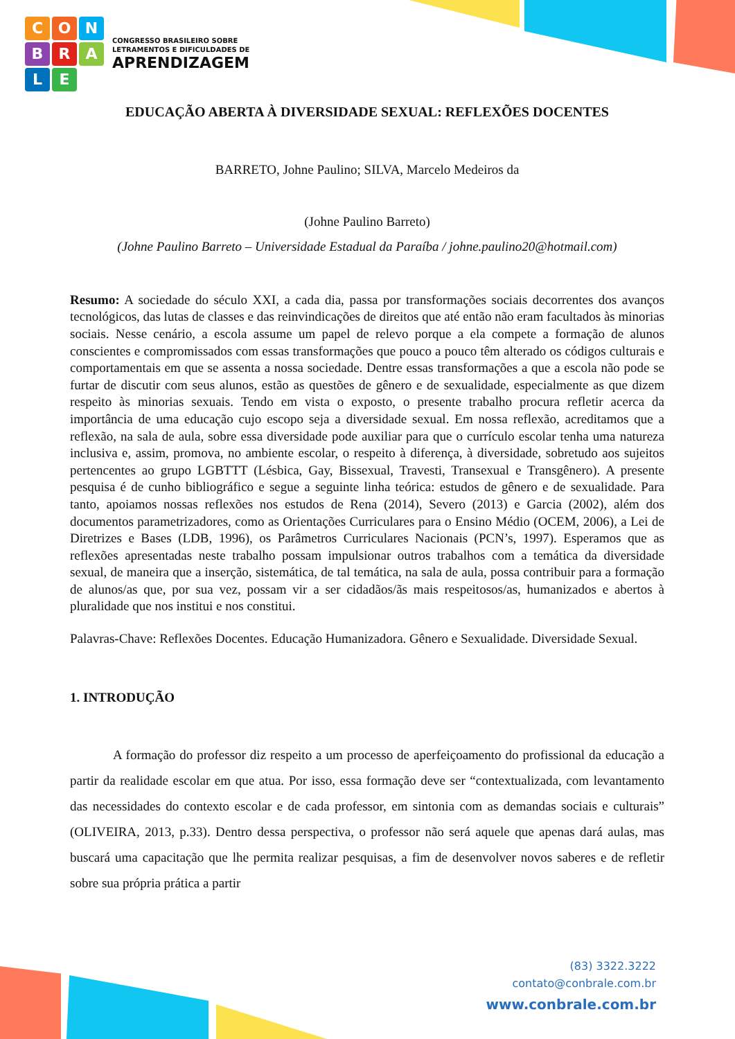C
O
N
B
R
A
L
E
CONGRESSO BRASILEIRO SOBRE
LETRAMENTOS E DIFICULDADES DE
APRENDIZAGEM
EDUCAÇÃO ABERTA À DIVERSIDADE SEXUAL: REFLEXÕES DOCENTES
BARRETO, Johne Paulino; SILVA, Marcelo Medeiros da
(Johne Paulino Barreto)
(Johne Paulino Barreto – Universidade Estadual da Paraíba / johne.paulino20@hotmail.com)
Resumo: A sociedade do século XXI, a cada dia, passa por transformações sociais decorrentes dos avanços tecnológicos, das lutas de classes e das reinvindicações de direitos que até então não eram facultados às minorias sociais. Nesse cenário, a escola assume um papel de relevo porque a ela compete a formação de alunos conscientes e compromissados com essas transformações que pouco a pouco têm alterado os códigos culturais e comportamentais em que se assenta a nossa sociedade. Dentre essas transformações a que a escola não pode se furtar de discutir com seus alunos, estão as questões de gênero e de sexualidade, especialmente as que dizem respeito às minorias sexuais. Tendo em vista o exposto, o presente trabalho procura refletir acerca da importância de uma educação cujo escopo seja a diversidade sexual. Em nossa reflexão, acreditamos que a reflexão, na sala de aula, sobre essa diversidade pode auxiliar para que o currículo escolar tenha uma natureza inclusiva e, assim, promova, no ambiente escolar, o respeito à diferença, à diversidade, sobretudo aos sujeitos pertencentes ao grupo LGBTTT (Lésbica, Gay, Bissexual, Travesti, Transexual e Transgênero). A presente pesquisa é de cunho bibliográfico e segue a seguinte linha teórica: estudos de gênero e de sexualidade. Para tanto, apoiamos nossas reflexões nos estudos de Rena (2014), Severo (2013) e Garcia (2002), além dos documentos parametrizadores, como as Orientações Curriculares para o Ensino Médio (OCEM, 2006), a Lei de Diretrizes e Bases (LDB, 1996), os Parâmetros Curriculares Nacionais (PCN’s, 1997). Esperamos que as reflexões apresentadas neste trabalho possam impulsionar outros trabalhos com a temática da diversidade sexual, de maneira que a inserção, sistemática, de tal temática, na sala de aula, possa contribuir para a formação de alunos/as que, por sua vez, possam vir a ser cidadãos/ãs mais respeitosos/as, humanizados e abertos à pluralidade que nos institui e nos constitui.
Palavras-Chave: Reflexões Docentes. Educação Humanizadora. Gênero e Sexualidade. Diversidade Sexual.
1. INTRODUÇÃO
A formação do professor diz respeito a um processo de aperfeiçoamento do profissional da educação a partir da realidade escolar em que atua. Por isso, essa formação deve ser “contextualizada, com levantamento das necessidades do contexto escolar e de cada professor, em sintonia com as demandas sociais e culturais” (OLIVEIRA, 2013, p.33). Dentro dessa perspectiva, o professor não será aquele que apenas dará aulas, mas buscará uma capacitação que lhe permita realizar pesquisas, a fim de desenvolver novos saberes e de refletir sobre sua própria prática a partir
(83) 3322.3222
contato@conbrale.com.br
www.conbrale.com.br